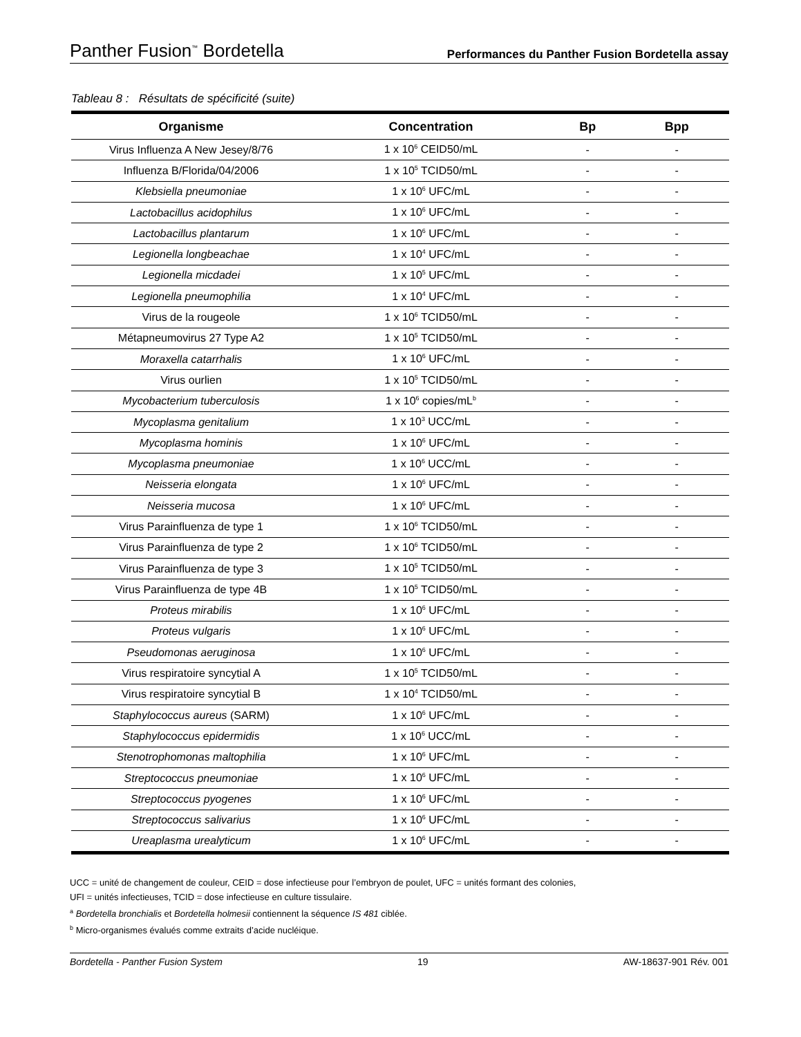Panther Fusion<sup>™</sup> Bordetella Performances du Panther Fusion Bordetella assay
Tableau 8 : Résultats de spécificité (suite)
| Organisme | Concentration | Bp | Bpp |
| --- | --- | --- | --- |
| Virus Influenza A New Jesey/8/76 | 1 x 10<sup>6</sup> CEID50/mL | - | - |
| Influenza B/Florida/04/2006 | 1 x 10<sup>5</sup> TCID50/mL | - | - |
| Klebsiella pneumoniae | 1 x 10<sup>6</sup> UFC/mL | - | - |
| Lactobacillus acidophilus | 1 x 10<sup>6</sup> UFC/mL | - | - |
| Lactobacillus plantarum | 1 x 10<sup>6</sup> UFC/mL | - | - |
| Legionella longbeachae | 1 x 10<sup>4</sup> UFC/mL | - | - |
| Legionella micdadei | 1 x 10<sup>5</sup> UFC/mL | - | - |
| Legionella pneumophilia | 1 x 10<sup>4</sup> UFC/mL | - | - |
| Virus de la rougeole | 1 x 10<sup>6</sup> TCID50/mL | - | - |
| Métapneumovirus 27 Type A2 | 1 x 10<sup>5</sup> TCID50/mL | - | - |
| Moraxella catarrhalis | 1 x 10<sup>6</sup> UFC/mL | - | - |
| Virus ourlien | 1 x 10<sup>5</sup> TCID50/mL | - | - |
| Mycobacterium tuberculosis | 1 x 10<sup>6</sup> copies/mL<sup>b</sup> | - | - |
| Mycoplasma genitalium | 1 x 10<sup>3</sup> UCC/mL | - | - |
| Mycoplasma hominis | 1 x 10<sup>6</sup> UFC/mL | - | - |
| Mycoplasma pneumoniae | 1 x 10<sup>6</sup> UCC/mL | - | - |
| Neisseria elongata | 1 x 10<sup>6</sup> UFC/mL | - | - |
| Neisseria mucosa | 1 x 10<sup>6</sup> UFC/mL | - | - |
| Virus Parainfluenza de type 1 | 1 x 10<sup>6</sup> TCID50/mL | - | - |
| Virus Parainfluenza de type 2 | 1 x 10<sup>6</sup> TCID50/mL | - | - |
| Virus Parainfluenza de type 3 | 1 x 10<sup>5</sup> TCID50/mL | - | - |
| Virus Parainfluenza de type 4B | 1 x 10<sup>5</sup> TCID50/mL | - | - |
| Proteus mirabilis | 1 x 10<sup>6</sup> UFC/mL | - | - |
| Proteus vulgaris | 1 x 10<sup>6</sup> UFC/mL | - | - |
| Pseudomonas aeruginosa | 1 x 10<sup>6</sup> UFC/mL | - | - |
| Virus respiratoire syncytial A | 1 x 10<sup>5</sup> TCID50/mL | - | - |
| Virus respiratoire syncytial B | 1 x 10<sup>4</sup> TCID50/mL | - | - |
| Staphylococcus aureus (SARM) | 1 x 10<sup>6</sup> UFC/mL | - | - |
| Staphylococcus epidermidis | 1 x 10<sup>6</sup> UCC/mL | - | - |
| Stenotrophomonas maltophilia | 1 x 10<sup>6</sup> UFC/mL | - | - |
| Streptococcus pneumoniae | 1 x 10<sup>6</sup> UFC/mL | - | - |
| Streptococcus pyogenes | 1 x 10<sup>6</sup> UFC/mL | - | - |
| Streptococcus salivarius | 1 x 10<sup>6</sup> UFC/mL | - | - |
| Ureaplasma urealyticum | 1 x 10<sup>6</sup> UFC/mL | - | - |
UCC = unité de changement de couleur, CEID = dose infectieuse pour l’embryon de poulet, UFC = unités formant des colonies,
UFI = unités infectieuses, TCID = dose infectieuse en culture tissulaire.
<sup>a</sup> Bordetella bronchialis et Bordetella holmesii contiennent la séquence IS 481 ciblée.
<sup>b</sup> Micro-organismes évalués comme extraits d’acide nucléique.
Bordetella - Panther Fusion System 19 AW-18637-901 Rév. 001